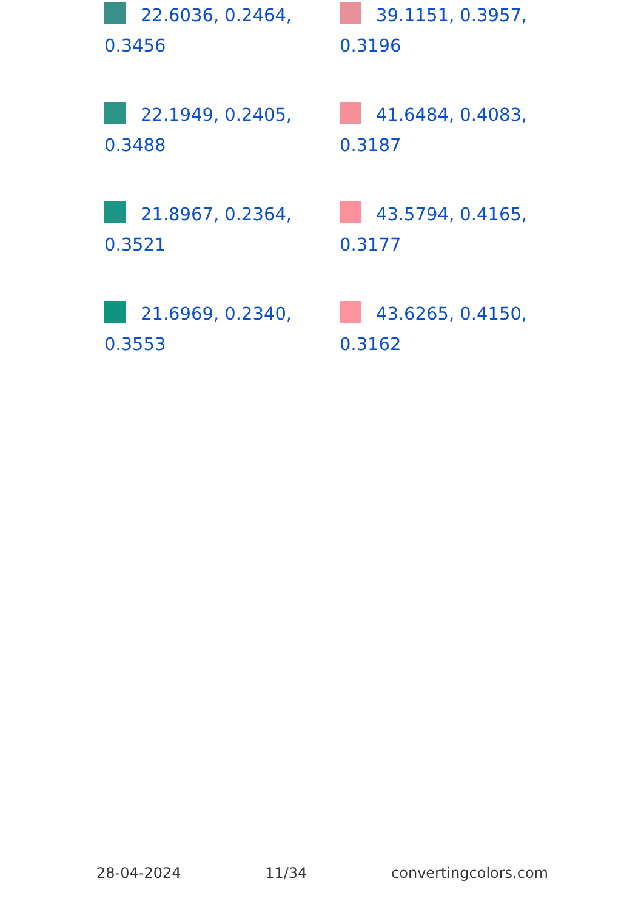22.6036, 0.2464, 0.3456
39.1151, 0.3957, 0.3196
22.1949, 0.2405, 0.3488
41.6484, 0.4083, 0.3187
21.8967, 0.2364, 0.3521
43.5794, 0.4165, 0.3177
21.6969, 0.2340, 0.3553
43.6265, 0.4150, 0.3162
28-04-2024 11/34 convertingcolors.com